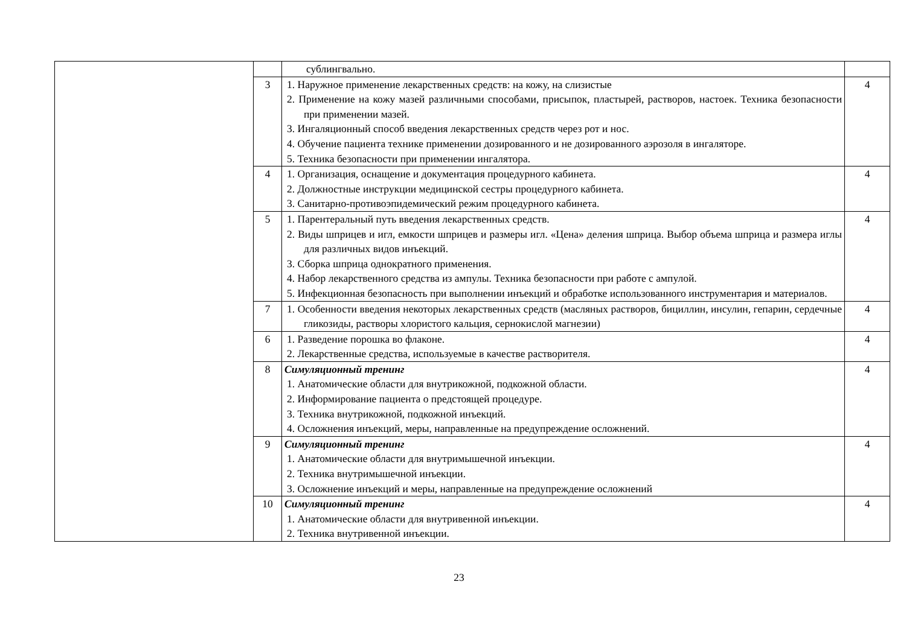| | | сублингвально. | |
| | 3 | 1. Наружное применение лекарственных средств: на кожу, на слизистые 2. Применение на кожу мазей различными способами, присыпок, пластырей, растворов, настоек. Техника безопасности при применении мазей. 3. Ингаляционный способ введения лекарственных средств через рот и нос. 4. Обучение пациента технике применении дозированного и не дозированного аэрозоля в ингаляторе. 5. Техника безопасности при применении ингалятора. | 4 |
| | 4 | 1. Организация, оснащение и документация процедурного кабинета. 2. Должностные инструкции медицинской сестры процедурного кабинета. 3. Санитарно-противоэпидемический режим процедурного кабинета. | 4 |
| | 5 | 1. Парентеральный путь введения лекарственных средств. 2. Виды шприцев и игл, емкости шприцев и размеры игл. «Цена» деления шприца. Выбор объема шприца и размера иглы для различных видов инъекций. 3. Сборка шприца однократного применения. 4. Набор лекарственного средства из ампулы. Техника безопасности при работе с ампулой. 5. Инфекционная безопасность при выполнении инъекций и обработке использованного инструментария и материалов. | 4 |
| | 7 | 1. Особенности введения некоторых лекарственных средств (масляных растворов, бициллин, инсулин, гепарин, сердечные гликозиды, растворы хлористого кальция, сернокислой магнезии) | 4 |
| | 6 | 1. Разведение порошка во флаконе. 2. Лекарственные средства, используемые в качестве растворителя. | 4 |
| | 8 | Симуляционный тренинг 1. Анатомические области для внутрикожной, подкожной области. 2. Информирование пациента о предстоящей процедуре. 3. Техника внутрикожной, подкожной инъекций. 4. Осложнения инъекций, меры, направленные на предупреждение осложнений. | 4 |
| | 9 | Симуляционный тренинг 1. Анатомические области для внутримышечной инъекции. 2. Техника внутримышечной инъекции. 3. Осложнение инъекций и меры, направленные на предупреждение осложнений | 4 |
| | 10 | Симуляционный тренинг 1. Анатомические области для внутривенной инъекции. 2. Техника внутривенной инъекции. | 4 |
23